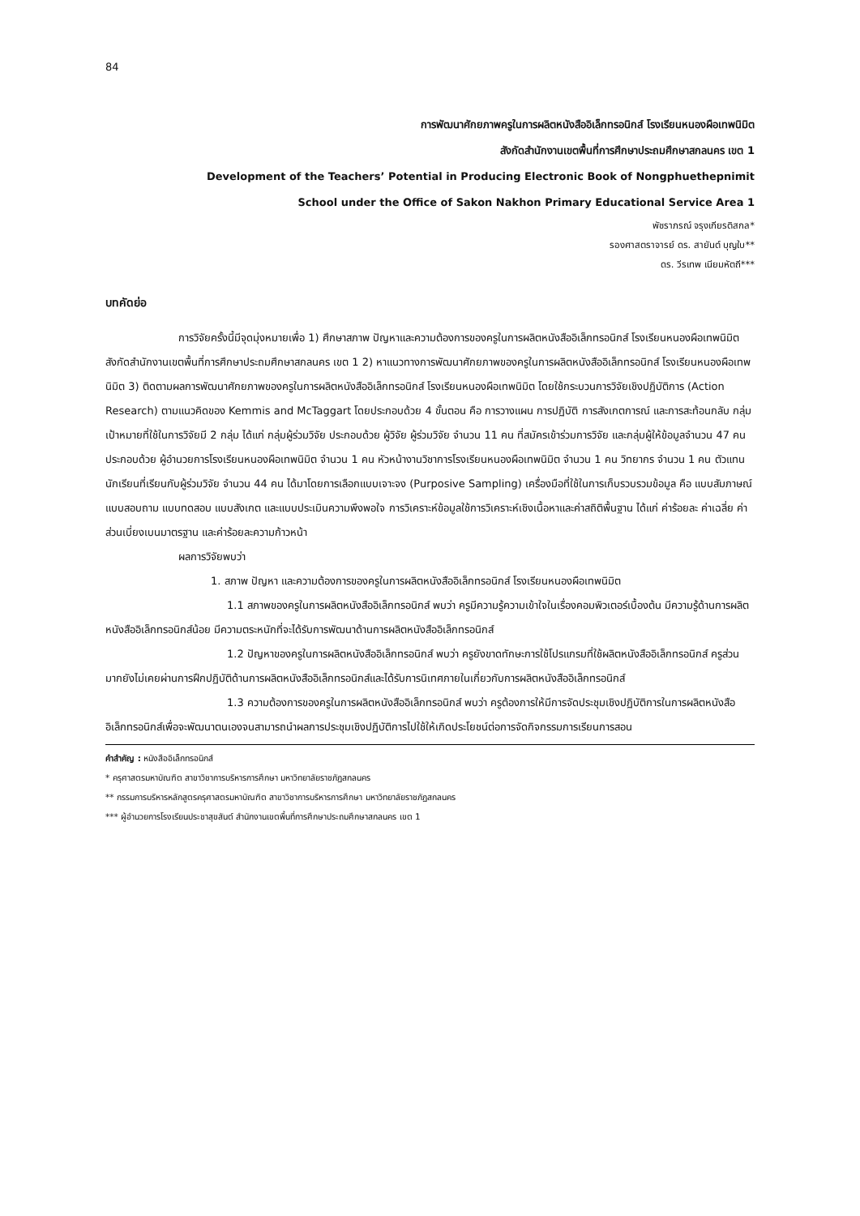84
การพัฒนาศักยภาพครูในการผลิตหนังสืออิเล็กทรอนิกส์ โรงเรียนหนองผือเทพนิมิต
สังกัดสำนักงานเขตพื้นที่การศึกษาประถมศึกษาสกลนคร เขต 1
Development of the Teachers’ Potential in Producing Electronic Book of Nongphuethepnimit
School under the Office of Sakon Nakhon Primary Educational Service Area 1
พัชราภรณ์ จรุงเกียรติสกล*
รองศาสตราจารย์ ดร. สายันต์ บุญใบ**
ดร. วีรเทพ เนียมหัตถี***
บทคัดย่อ
การวิจัยครั้งนี้มีจุดมุ่งหมายเพื่อ 1) ศึกษาสภาพ ปัญหาและความต้องการของครูในการผลิตหนังสืออิเล็กทรอนิกส์ โรงเรียนหนองผือเทพนิมิต สังกัดสำนักงานเขตพื้นที่การศึกษาประถมศึกษาสกลนคร เขต 1 2) หาแนวทางการพัฒนาศักยภาพของครูในการผลิตหนังสืออิเล็กทรอนิกส์ โรงเรียนหนองผือเทพนิมิต 3) ติดตามผลการพัฒนาศักยภาพของครูในการผลิตหนังสืออิเล็กทรอนิกส์ โรงเรียนหนองผือเทพนิมิต โดยใช้กระบวนการวิจัยเชิงปฏิบัติการ (Action Research) ตามแนวคิดของ Kemmis and McTaggart โดยประกอบด้วย 4 ขั้นตอน คือ การวางแผน การปฏิบัติ การสังเกตการณ์ และการสะท้อนกลับ กลุ่มเป้าหมายที่ใช้ในการวิจัยมี 2 กลุ่ม ได้แก่ กลุ่มผู้ร่วมวิจัย ประกอบด้วย ผู้วิจัย ผู้ร่วมวิจัย จำนวน 11 คน ที่สมัครเข้าร่วมการวิจัย และกลุ่มผู้ให้ข้อมูลจำนวน 47 คน ประกอบด้วย ผู้อำนวยการโรงเรียนหนองผือเทพนิมิต จำนวน 1 คน หัวหน้างานวิชาการโรงเรียนหนองผือเทพนิมิต จำนวน 1 คน วิทยากร จำนวน 1 คน ตัวแทนนักเรียนที่เรียนกับผู้ร่วมวิจัย จำนวน 44 คน ได้มาโดยการเลือกแบบเจาะจง (Purposive Sampling) เครื่องมือที่ใช้ในการเก็บรวบรวมข้อมูล คือ แบบสัมภาษณ์ แบบสอบถาม แบบทดสอบ แบบสังเกต และแบบประเมินความพึงพอใจ การวิเคราะห์ข้อมูลใช้การวิเคราะห์เชิงเนื้อหาและค่าสถิติพื้นฐาน ได้แก่ ค่าร้อยละ ค่าเฉลี่ย ค่าส่วนเบี่ยงเบนมาตรฐาน และค่าร้อยละความก้าวหน้า
ผลการวิจัยพบว่า
1. สภาพ ปัญหา และความต้องการของครูในการผลิตหนังสืออิเล็กทรอนิกส์ โรงเรียนหนองผือเทพนิมิต
1.1 สภาพของครูในการผลิตหนังสืออิเล็กทรอนิกส์ พบว่า ครูมีความรู้ความเข้าใจในเรื่องคอมพิวเตอร์เบื้องต้น มีความรู้ด้านการผลิตหนังสืออิเล็กทรอนิกส์น้อย มีความตระหนักที่จะได้รับการพัฒนาด้านการผลิตหนังสืออิเล็กทรอนิกส์
1.2 ปัญหาของครูในการผลิตหนังสืออิเล็กทรอนิกส์ พบว่า ครูยังขาดทักษะการใช้โปรแกรมที่ใช้ผลิตหนังสืออิเล็กทรอนิกส์ ครูส่วนมากยังไม่เคยผ่านการฝึกปฏิบัติด้านการผลิตหนังสืออิเล็กทรอนิกส์และได้รับการนิเทศภายในเกี่ยวกับการผลิตหนังสืออิเล็กทรอนิกส์
1.3 ความต้องการของครูในการผลิตหนังสืออิเล็กทรอนิกส์ พบว่า ครูต้องการให้มีการจัดประชุมเชิงปฏิบัติการในการผลิตหนังสืออิเล็กทรอนิกส์เพื่อจะพัฒนาตนเองจนสามารถนำผลการประชุมเชิงปฏิบัติการไปใช้ให้เกิดประโยชน์ต่อการจัดกิจกรรมการเรียนการสอน
คำสำคัญ : หนังสืออิเล็กทรอนิกส์
* ครุศาสตรมหาบัณฑิต สาขาวิชาการบริหารการศึกษา มหาวิทยาลัยราชภัฏสกลนคร
** กรรมการบริหารหลักสูตรครุศาสตรมหาบัณฑิต สาขาวิชาการบริหารการศึกษา มหาวิทยาลัยราชภัฏสกลนคร
*** ผู้อำนวยการโรงเรียนประชาสุขสันต์ สำนักงานเขตพื้นที่การศึกษาประถมศึกษาสกลนคร เขต 1